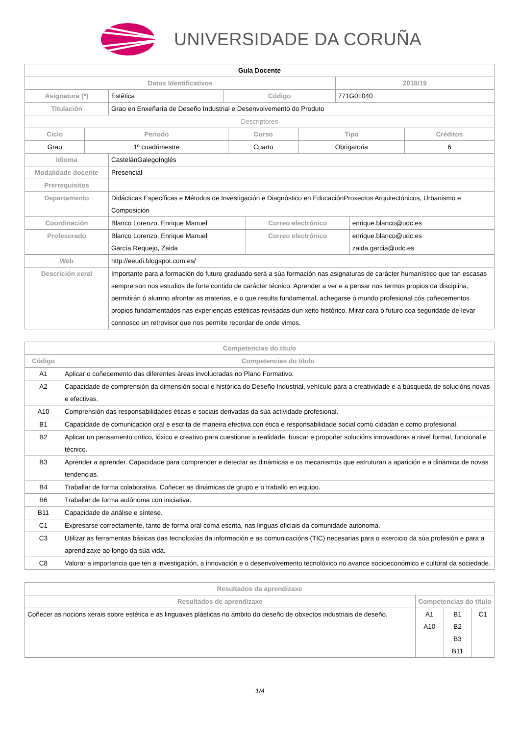UNIVERSIDADE DA CORUÑA
| Guía Docente | | | |
| Datos Identificativos | | | 2018/19 |
| Asignatura (*) | Estética | Código | 771G01040 |
| Titulación | Grao en Enxeñaría de Deseño Industrial e Desenvolvemento do Produto | | |
| Descriptores | | | |
| Ciclo | Período | Curso | Tipo | Créditos |
| --- | --- | --- | --- | --- |
| Grao | 1º cuadrimestre | Cuarto | Obrigatoria | 6 |
| Idioma | CastelánGalegoInglés | | |
| Modalidade docente | Presencial | | |
| Prerrequisitos | | | |
| Departamento | Didácticas Específicas e Métodos de Investigación e Diagnóstico en EducaciónProxectos Arquitectónicos, Urbanismo e Composición | | |
| Coordinación | Blanco Lorenzo, Enrique Manuel | Correo electrónico | enrique.blanco@udc.es |
| Profesorado | Blanco Lorenzo, Enrique Manuel García Requejo, Zaida | Correo electrónico | enrique.blanco@udc.es zaida.garcia@udc.es |
| Web | http://eeudi.blogspot.com.es/ | | |
| Descrición xeral | Importante para a formación do futuro graduado será a súa formación nas asignaturas de carácter humanístico que tan escasas sempre son nos estudios de forte contido de carácter técnico. Aprender a ver e a pensar nos termos propios da disciplina, permitirán ó alumno afrontar as materias, e o que resulta fundamental, achegarse ó mundo profesional cós coñecementos propios fundamentados nas experiencias estéticas revisadas dun xeito histórico. Mirar cara ó futuro coa seguridade de levar connosco un retrovisor que nos permite recordar de onde vimos. | | |
| Competencias do título | |
| --- | --- |
| Código | Competencias do título |
| A1 | Aplicar o coñecemento das diferentes áreas involucradas no Plano Formativo. |
| A2 | Capacidade de comprensión da dimensión social e histórica do Deseño Industrial, vehículo para a creatividade e a búsqueda de solucións novas e efectivas. |
| A10 | Comprensión das responsabilidades éticas e sociais derivadas da súa actividade profesional. |
| B1 | Capacidade de comunicación oral e escrita de maneira efectiva con ética e responsabilidade social como cidadán e como profesional. |
| B2 | Aplicar un pensamento crítico, lóxico e creativo para cuestionar a realidade, buscar e propoñer solucións innovadoras a nivel formal, funcional e técnico. |
| B3 | Aprender a aprender. Capacidade para comprender e detectar as dinámicas e os mecanismos que estruturan a aparición e a dinámica de novas tendencias. |
| B4 | Traballar de forma colaborativa. Coñecer as dinámicas de grupo e o traballo en equipo. |
| B6 | Traballar de forma autónoma con iniciativa. |
| B11 | Capacidade de análise e síntese. |
| C1 | Expresarse correctamente, tanto de forma oral coma escrita, nas linguas oficiais da comunidade autónoma. |
| C3 | Utilizar as ferramentas básicas das tecnoloxías da información e as comunicacións (TIC) necesarias para o exercicio da súa profesión e para a aprendizaxe ao longo da súa vida. |
| C8 | Valorar a importancia que ten a investigación, a innovación e o desenvolvemento tecnolóxico no avance socioeconómico e cultural da sociedade. |
| Resultados da aprendizaxe | | | |
| --- | --- | --- | --- |
| Resultados de aprendizaxe | Competencias do título | | |
| Coñecer as nocións xerais sobre estética e as linguaxes plásticas no ámbito do deseño de obxectos industriais de deseño. | A1 A10 | B1 B2 B3 B11 | C1 |
1/4